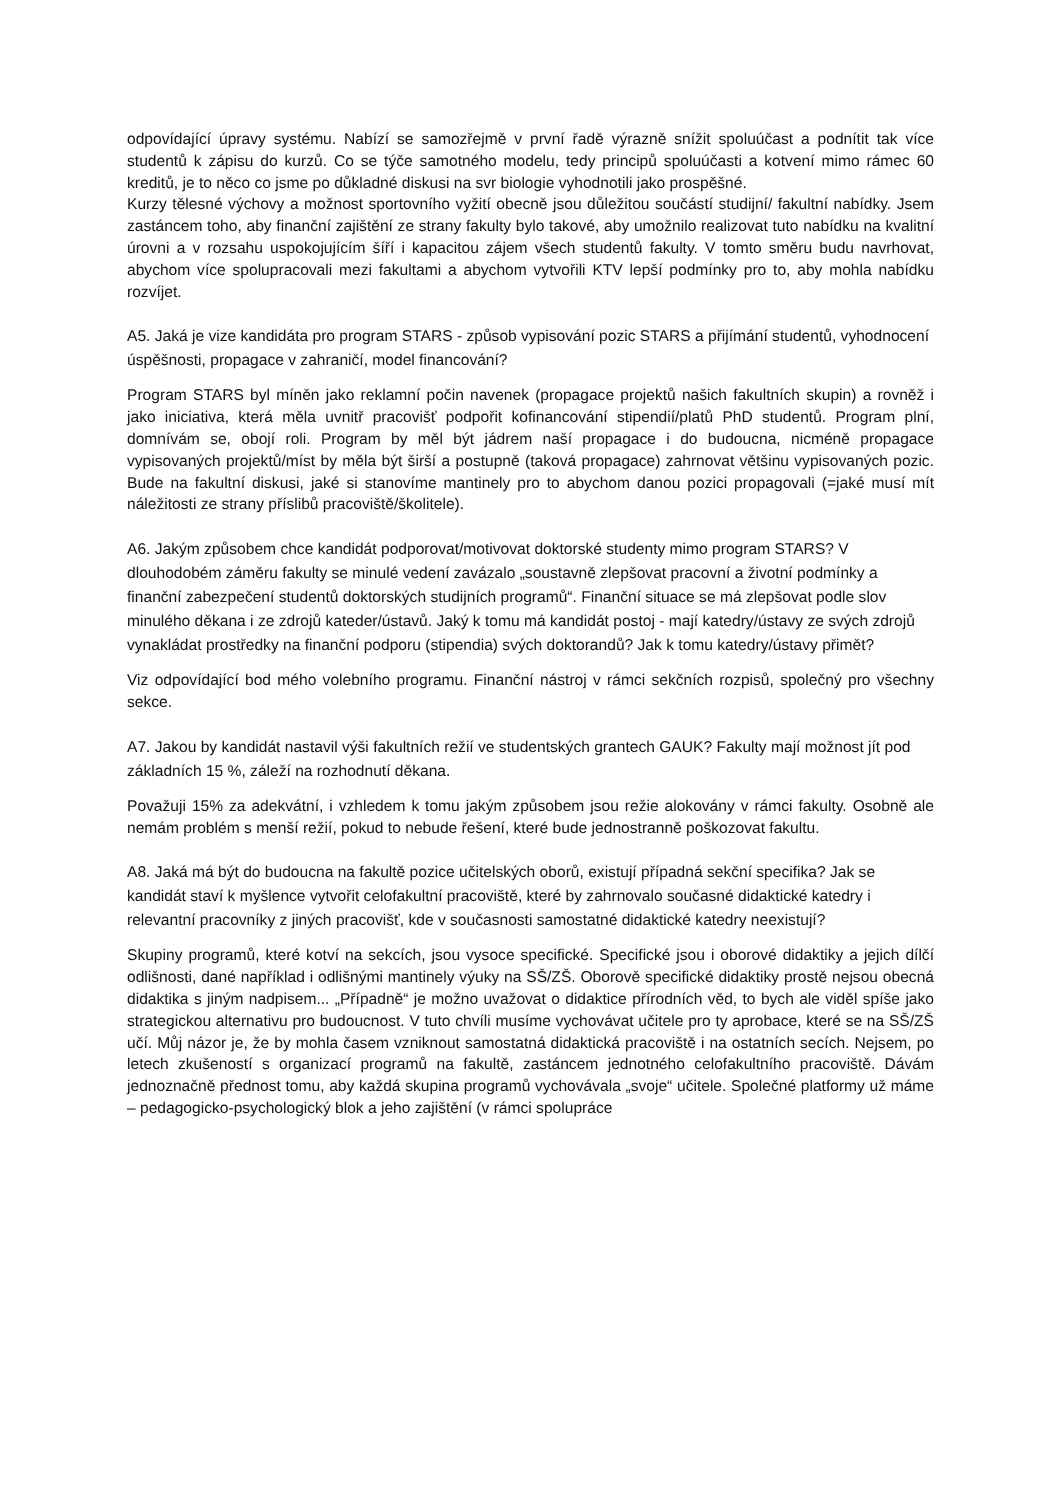odpovídající úpravy systému. Nabízí se samozřejmě v první řadě výrazně snížit spoluúčast a podnítit tak více studentů k zápisu do kurzů. Co se týče samotného modelu, tedy principů spoluúčasti a kotvení mimo rámec 60 kreditů, je to něco co jsme po důkladné diskusi na svr biologie vyhodnotili jako prospěšné.
Kurzy tělesné výchovy a možnost sportovního vyžití obecně jsou důležitou součástí studijní/ fakultní nabídky. Jsem zastáncem toho, aby finanční zajištění ze strany fakulty bylo takové, aby umožnilo realizovat tuto nabídku na kvalitní úrovni a v rozsahu uspokojujícím šíří i kapacitou zájem všech studentů fakulty. V tomto směru budu navrhovat, abychom více spolupracovali mezi fakultami a abychom vytvořili KTV lepší podmínky pro to, aby mohla nabídku rozvíjet.
A5. Jaká je vize kandidáta pro program STARS - způsob vypisování pozic STARS a přijímání studentů, vyhodnocení úspěšnosti, propagace v zahraničí, model financování?
Program STARS byl míněn jako reklamní počin navenek (propagace projektů našich fakultních skupin) a rovněž i jako iniciativa, která měla uvnitř pracovišť podpořit kofinancování stipendií/platů PhD studentů. Program plní, domnívám se, obojí roli. Program by měl být jádrem naší propagace i do budoucna, nicméně propagace vypisovaných projektů/míst by měla být širší a postupně (taková propagace) zahrnovat většinu vypisovaných pozic. Bude na fakultní diskusi, jaké si stanovíme mantinely pro to abychom danou pozici propagovali (=jaké musí mít náležitosti ze strany příslibů pracoviště/školitele).
A6. Jakým způsobem chce kandidát podporovat/motivovat doktorské studenty mimo program STARS? V dlouhodobém záměru fakulty se minulé vedení zavázalo „soustavně zlepšovat pracovní a životní podmínky a finanční zabezpečení studentů doktorských studijních programů“. Finanční situace se má zlepšovat podle slov minulého děkana i ze zdrojů kateder/ústavů. Jaký k tomu má kandidát postoj - mají katedry/ústavy ze svých zdrojů vynakládat prostředky na finanční podporu (stipendia) svých doktorandů? Jak k tomu katedry/ústavy přimět?
Viz odpovídající bod mého volebního programu. Finanční nástroj v rámci sekčních rozpisů, společný pro všechny sekce.
A7. Jakou by kandidát nastavil výši fakultních režií ve studentských grantech GAUK? Fakulty mají možnost jít pod základních 15 %, záleží na rozhodnutí děkana.
Považuji 15% za adekvátní, i vzhledem k tomu jakým způsobem jsou režie alokovány v rámci fakulty. Osobně ale nemám problém s menší režií, pokud to nebude řešení, které bude jednostranně poškozovat fakultu.
A8. Jaká má být do budoucna na fakultě pozice učitelských oborů, existují případná sekční specifika? Jak se kandidát staví k myšlence vytvořit celofakultní pracoviště, které by zahrnovalo současné didaktické katedry i relevantní pracovníky z jiných pracovišť, kde v současnosti samostatné didaktické katedry neexistují?
Skupiny programů, které kotví na sekcích, jsou vysoce specifické. Specifické jsou i oborové didaktiky a jejich dílčí odlišnosti, dané například i odlišnými mantinely výuky na SŠ/ZŠ. Oborově specifické didaktiky prostě nejsou obecná didaktika s jiným nadpisem... „Případně“ je možno uvažovat o didaktice přírodních věd, to bych ale viděl spíše jako strategickou alternativu pro budoucnost. V tuto chvíli musíme vychovávat učitele pro ty aprobace, které se na SŠ/ZŠ učí. Můj názor je, že by mohla časem vzniknout samostatná didaktická pracoviště i na ostatních secích. Nejsem, po letech zkušeností s organizací programů na fakultě, zastáncem jednotného celofakultního pracoviště. Dávám jednoznačně přednost tomu, aby každá skupina programů vychovávala „svoje“ učitele. Společné platformy už máme – pedagogicko-psychologický blok a jeho zajištění (v rámci spolupráce